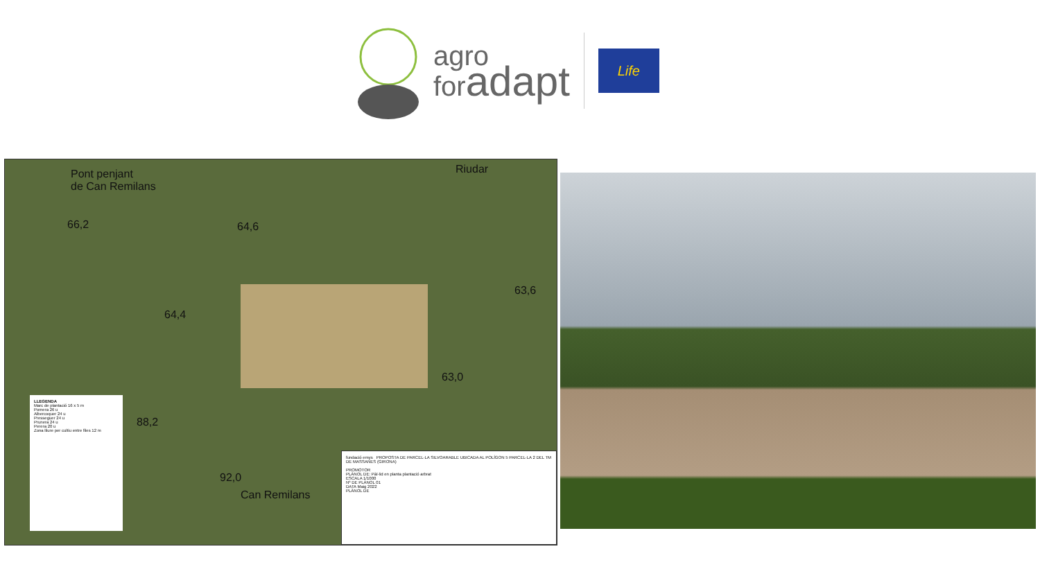agro
foradapt
Life
Pont penjant
de Can Remilans
Riudar
66,2 64,6
63,6
64,4
63,0
88,2
92,0
Can Remilans
LLEGENDA
Marc de plantació 16 x 5 m
Pomera 26 u
Albercoquer 24 u
Presseguer 24 u
Prunera 24 u
Perera 20 u
Zona lliure per cultiu entre files 12 m
fundació emys PROPOSTA DE PARCEL·LA SILVOARABLE UBICADA AL POLÍGON 5 PARCEL·LA 2 DEL TM DE MASSANES (GIRONA)
PROMOTOR
PLÀNOL DE: Pàl·lid en planta plantació arbrat
ESCALA 1/1000
Nº DE PLÀNOL 01
DATA Maig 2022
PLÀNOL DE